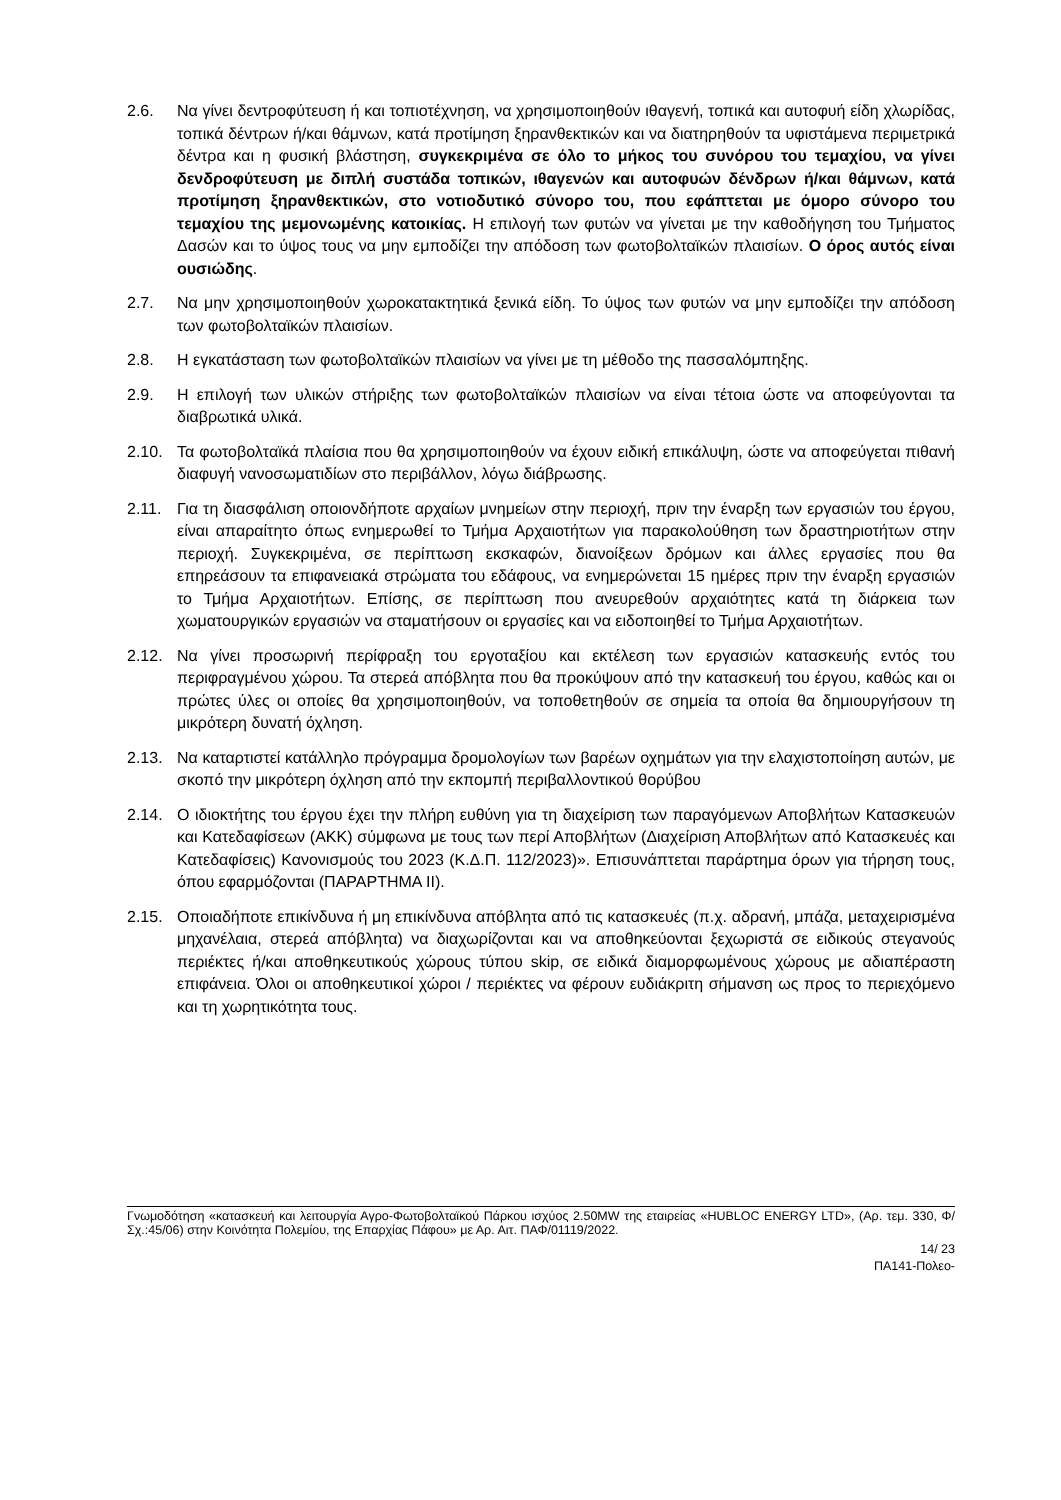2.6. Να γίνει δεντροφύτευση ή και τοπιοτέχνηση, να χρησιμοποιηθούν ιθαγενή, τοπικά και αυτοφυή είδη χλωρίδας, τοπικά δέντρων ή/και θάμνων, κατά προτίμηση ξηρανθεκτικών και να διατηρηθούν τα υφιστάμενα περιμετρικά δέντρα και η φυσική βλάστηση, συγκεκριμένα σε όλο το μήκος του συνόρου του τεμαχίου, να γίνει δενδροφύτευση με διπλή συστάδα τοπικών, ιθαγενών και αυτοφυών δένδρων ή/και θάμνων, κατά προτίμηση ξηρανθεκτικών, στο νοτιοδυτικό σύνορο του, που εφάπτεται με όμορο σύνορο του τεμαχίου της μεμονωμένης κατοικίας. Η επιλογή των φυτών να γίνεται με την καθοδήγηση του Τμήματος Δασών και το ύψος τους να μην εμποδίζει την απόδοση των φωτοβολταϊκών πλαισίων. Ο όρος αυτός είναι ουσιώδης.
2.7. Να μην χρησιμοποιηθούν χωροκατακτητικά ξενικά είδη. Το ύψος των φυτών να μην εμποδίζει την απόδοση των φωτοβολταϊκών πλαισίων.
2.8. Η εγκατάσταση των φωτοβολταϊκών πλαισίων να γίνει με τη μέθοδο της πασσαλόμπηξης.
2.9. Η επιλογή των υλικών στήριξης των φωτοβολταϊκών πλαισίων να είναι τέτοια ώστε να αποφεύγονται τα διαβρωτικά υλικά.
2.10. Τα φωτοβολταϊκά πλαίσια που θα χρησιμοποιηθούν να έχουν ειδική επικάλυψη, ώστε να αποφεύγεται πιθανή διαφυγή νανοσωματιδίων στο περιβάλλον, λόγω διάβρωσης.
2.11. Για τη διασφάλιση οποιονδήποτε αρχαίων μνημείων στην περιοχή, πριν την έναρξη των εργασιών του έργου, είναι απαραίτητο όπως ενημερωθεί το Τμήμα Αρχαιοτήτων για παρακολούθηση των δραστηριοτήτων στην περιοχή. Συγκεκριμένα, σε περίπτωση εκσκαφών, διανοίξεων δρόμων και άλλες εργασίες που θα επηρεάσουν τα επιφανειακά στρώματα του εδάφους, να ενημερώνεται 15 ημέρες πριν την έναρξη εργασιών το Τμήμα Αρχαιοτήτων. Επίσης, σε περίπτωση που ανευρεθούν αρχαιότητες κατά τη διάρκεια των χωματουργικών εργασιών να σταματήσουν οι εργασίες και να ειδοποιηθεί το Τμήμα Αρχαιοτήτων.
2.12. Να γίνει προσωρινή περίφραξη του εργοταξίου και εκτέλεση των εργασιών κατασκευής εντός του περιφραγμένου χώρου. Τα στερεά απόβλητα που θα προκύψουν από την κατασκευή του έργου, καθώς και οι πρώτες ύλες οι οποίες θα χρησιμοποιηθούν, να τοποθετηθούν σε σημεία τα οποία θα δημιουργήσουν τη μικρότερη δυνατή όχληση.
2.13. Να καταρτιστεί κατάλληλο πρόγραμμα δρομολογίων των βαρέων οχημάτων για την ελαχιστοποίηση αυτών, με σκοπό την μικρότερη όχληση από την εκπομπή περιβαλλοντικού θορύβου
2.14. Ο ιδιοκτήτης του έργου έχει την πλήρη ευθύνη για τη διαχείριση των παραγόμενων Αποβλήτων Κατασκευών και Κατεδαφίσεων (ΑΚΚ) σύμφωνα με τους των περί Αποβλήτων (Διαχείριση Αποβλήτων από Κατασκευές και Κατεδαφίσεις) Κανονισμούς του 2023 (Κ.Δ.Π. 112/2023)». Επισυνάπτεται παράρτημα όρων για τήρηση τους, όπου εφαρμόζονται (ΠΑΡΑΡΤΗΜΑ ΙΙ).
2.15. Οποιαδήποτε επικίνδυνα ή μη επικίνδυνα απόβλητα από τις κατασκευές (π.χ. αδρανή, μπάζα, μεταχειρισμένα μηχανέλαια, στερεά απόβλητα) να διαχωρίζονται και να αποθηκεύονται ξεχωριστά σε ειδικούς στεγανούς περιέκτες ή/και αποθηκευτικούς χώρους τύπου skip, σε ειδικά διαμορφωμένους χώρους με αδιαπέραστη επιφάνεια. Όλοι οι αποθηκευτικοί χώροι / περιέκτες να φέρουν ευδιάκριτη σήμανση ως προς το περιεχόμενο και τη χωρητικότητα τους.
Γνωμοδότηση «κατασκευή και λειτουργία Αγρο-Φωτοβολταϊκού Πάρκου ισχύος 2.50MW της εταιρείας «HUBLOC ENERGY LTD», (Αρ. τεμ. 330, Φ/Σχ.:45/06) στην Κοινότητα Πολεμίου, της Επαρχίας Πάφου» με Αρ. Αιτ. ΠΑΦ/01119/2022.
14/ 23
ΠΑ141-Πολεο-